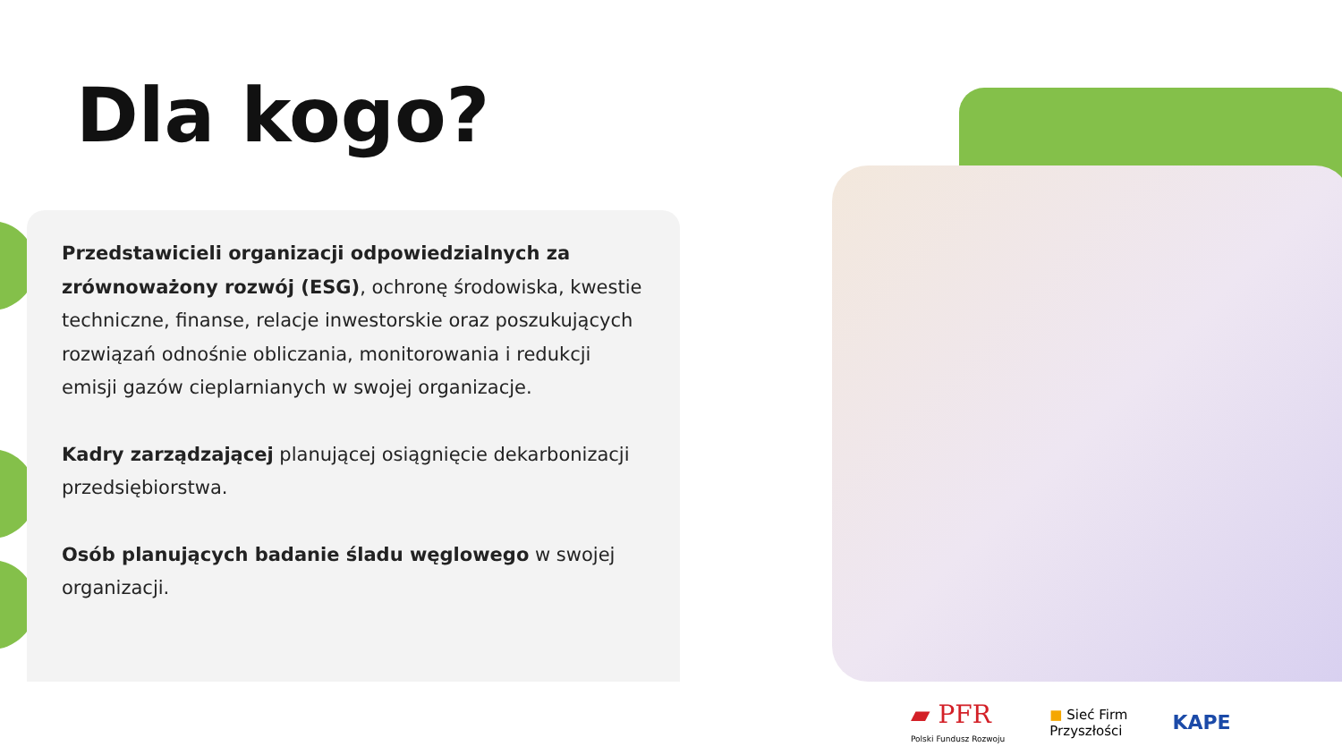Dla kogo?
Przedstawicieli organizacji odpowiedzialnych za zrównoważony rozwój (ESG), ochronę środowiska, kwestie techniczne, finanse, relacje inwestorskie oraz poszukujących rozwiązań odnośnie obliczania, monitorowania i redukcji emisji gazów cieplarnianych w swojej organizacje.
Kadry zarządzającej planującej osiągnięcie dekarbonizacji przedsiębiorstwa.
Osób planujących badanie śladu węglowego w swojej organizacji.
▰ PFR
Polski Fundusz Rozwoju
■ Sieć Firm
Przyszłości
KAPE